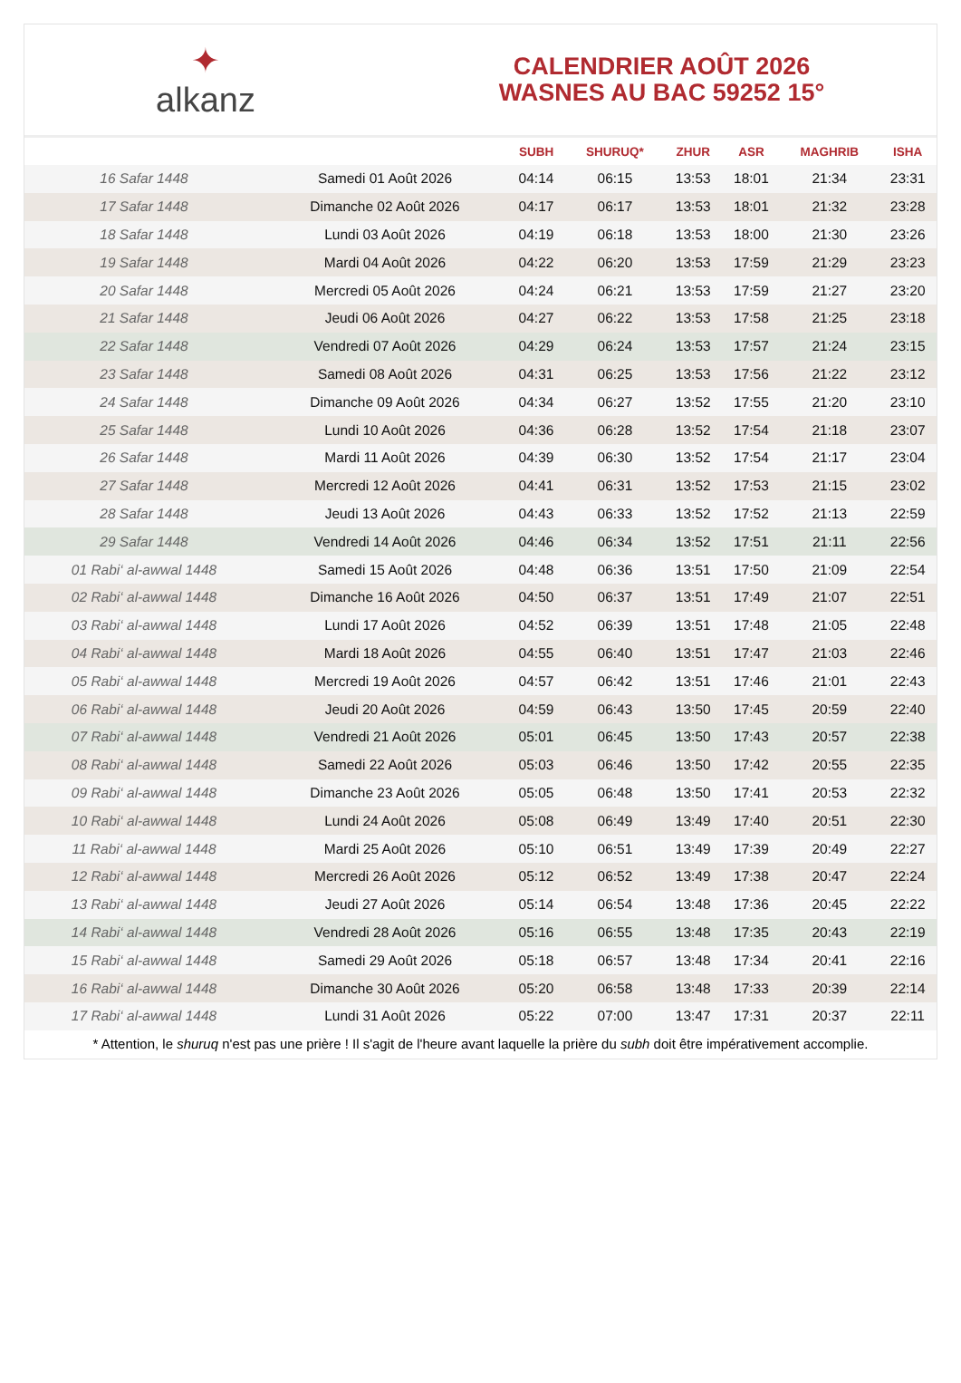✦
alkanz
CALENDRIER AOÛT 2026
WASNES AU BAC 59252 15°
| | | SUBH | SHURUQ* | ZHUR | ASR | MAGHRIB | ISHA |
| --- | --- | --- | --- | --- | --- | --- | --- |
| 16 Safar 1448 | Samedi 01 Août 2026 | 04:14 | 06:15 | 13:53 | 18:01 | 21:34 | 23:31 |
| 17 Safar 1448 | Dimanche 02 Août 2026 | 04:17 | 06:17 | 13:53 | 18:01 | 21:32 | 23:28 |
| 18 Safar 1448 | Lundi 03 Août 2026 | 04:19 | 06:18 | 13:53 | 18:00 | 21:30 | 23:26 |
| 19 Safar 1448 | Mardi 04 Août 2026 | 04:22 | 06:20 | 13:53 | 17:59 | 21:29 | 23:23 |
| 20 Safar 1448 | Mercredi 05 Août 2026 | 04:24 | 06:21 | 13:53 | 17:59 | 21:27 | 23:20 |
| 21 Safar 1448 | Jeudi 06 Août 2026 | 04:27 | 06:22 | 13:53 | 17:58 | 21:25 | 23:18 |
| 22 Safar 1448 | Vendredi 07 Août 2026 | 04:29 | 06:24 | 13:53 | 17:57 | 21:24 | 23:15 |
| 23 Safar 1448 | Samedi 08 Août 2026 | 04:31 | 06:25 | 13:53 | 17:56 | 21:22 | 23:12 |
| 24 Safar 1448 | Dimanche 09 Août 2026 | 04:34 | 06:27 | 13:52 | 17:55 | 21:20 | 23:10 |
| 25 Safar 1448 | Lundi 10 Août 2026 | 04:36 | 06:28 | 13:52 | 17:54 | 21:18 | 23:07 |
| 26 Safar 1448 | Mardi 11 Août 2026 | 04:39 | 06:30 | 13:52 | 17:54 | 21:17 | 23:04 |
| 27 Safar 1448 | Mercredi 12 Août 2026 | 04:41 | 06:31 | 13:52 | 17:53 | 21:15 | 23:02 |
| 28 Safar 1448 | Jeudi 13 Août 2026 | 04:43 | 06:33 | 13:52 | 17:52 | 21:13 | 22:59 |
| 29 Safar 1448 | Vendredi 14 Août 2026 | 04:46 | 06:34 | 13:52 | 17:51 | 21:11 | 22:56 |
| 01 Rabi‘ al-awwal 1448 | Samedi 15 Août 2026 | 04:48 | 06:36 | 13:51 | 17:50 | 21:09 | 22:54 |
| 02 Rabi‘ al-awwal 1448 | Dimanche 16 Août 2026 | 04:50 | 06:37 | 13:51 | 17:49 | 21:07 | 22:51 |
| 03 Rabi‘ al-awwal 1448 | Lundi 17 Août 2026 | 04:52 | 06:39 | 13:51 | 17:48 | 21:05 | 22:48 |
| 04 Rabi‘ al-awwal 1448 | Mardi 18 Août 2026 | 04:55 | 06:40 | 13:51 | 17:47 | 21:03 | 22:46 |
| 05 Rabi‘ al-awwal 1448 | Mercredi 19 Août 2026 | 04:57 | 06:42 | 13:51 | 17:46 | 21:01 | 22:43 |
| 06 Rabi‘ al-awwal 1448 | Jeudi 20 Août 2026 | 04:59 | 06:43 | 13:50 | 17:45 | 20:59 | 22:40 |
| 07 Rabi‘ al-awwal 1448 | Vendredi 21 Août 2026 | 05:01 | 06:45 | 13:50 | 17:43 | 20:57 | 22:38 |
| 08 Rabi‘ al-awwal 1448 | Samedi 22 Août 2026 | 05:03 | 06:46 | 13:50 | 17:42 | 20:55 | 22:35 |
| 09 Rabi‘ al-awwal 1448 | Dimanche 23 Août 2026 | 05:05 | 06:48 | 13:50 | 17:41 | 20:53 | 22:32 |
| 10 Rabi‘ al-awwal 1448 | Lundi 24 Août 2026 | 05:08 | 06:49 | 13:49 | 17:40 | 20:51 | 22:30 |
| 11 Rabi‘ al-awwal 1448 | Mardi 25 Août 2026 | 05:10 | 06:51 | 13:49 | 17:39 | 20:49 | 22:27 |
| 12 Rabi‘ al-awwal 1448 | Mercredi 26 Août 2026 | 05:12 | 06:52 | 13:49 | 17:38 | 20:47 | 22:24 |
| 13 Rabi‘ al-awwal 1448 | Jeudi 27 Août 2026 | 05:14 | 06:54 | 13:48 | 17:36 | 20:45 | 22:22 |
| 14 Rabi‘ al-awwal 1448 | Vendredi 28 Août 2026 | 05:16 | 06:55 | 13:48 | 17:35 | 20:43 | 22:19 |
| 15 Rabi‘ al-awwal 1448 | Samedi 29 Août 2026 | 05:18 | 06:57 | 13:48 | 17:34 | 20:41 | 22:16 |
| 16 Rabi‘ al-awwal 1448 | Dimanche 30 Août 2026 | 05:20 | 06:58 | 13:48 | 17:33 | 20:39 | 22:14 |
| 17 Rabi‘ al-awwal 1448 | Lundi 31 Août 2026 | 05:22 | 07:00 | 13:47 | 17:31 | 20:37 | 22:11 |
* Attention, le shuruq n'est pas une prière ! Il s'agit de l'heure avant laquelle la prière du subh doit être impérativement accomplie.